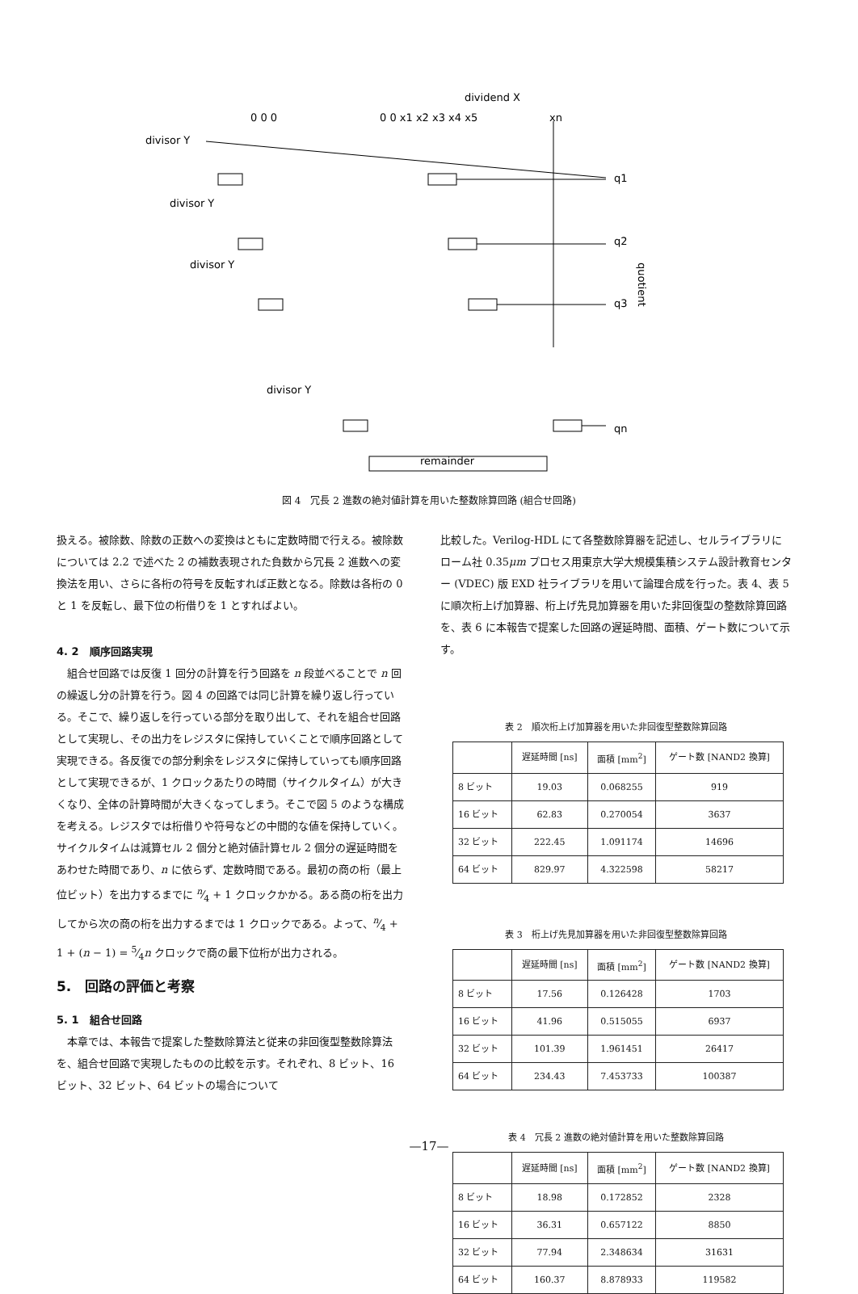dividend X
0 0 0
0 0 x1 x2 x3 x4 x5
xn
divisor Y
divisor Y
divisor Y
divisor Y
q1
q2
q3
qn
quotient
remainder
図 4　冗長 2 進数の絶対値計算を用いた整数除算回路 (組合せ回路)
扱える。被除数、除数の正数への変換はともに定数時間で行える。被除数については 2.2 で述べた 2 の補数表現された負数から冗長 2 進数への変換法を用い、さらに各桁の符号を反転すれば正数となる。除数は各桁の 0 と 1 を反転し、最下位の桁借りを 1 とすればよい。
4. 2　順序回路実現
　組合せ回路では反復 1 回分の計算を行う回路を n 段並べることで n 回の繰返し分の計算を行う。図 4 の回路では同じ計算を繰り返し行っている。そこで、繰り返しを行っている部分を取り出して、それを組合せ回路として実現し、その出力をレジスタに保持していくことで順序回路として実現できる。各反復での部分剰余をレジスタに保持していっても順序回路として実現できるが、1 クロックあたりの時間（サイクルタイム）が大きくなり、全体の計算時間が大きくなってしまう。そこで図 5 のような構成を考える。レジスタでは桁借りや符号などの中間的な値を保持していく。サイクルタイムは減算セル 2 個分と絶対値計算セル 2 個分の遅延時間をあわせた時間であり、n に依らず、定数時間である。最初の商の桁（最上位ビット）を出力するまでに n⁄4 + 1 クロックかかる。ある商の桁を出力してから次の商の桁を出力するまでは 1 クロックである。よって、n⁄4 + 1 + (n − 1) = 5⁄4n クロックで商の最下位桁が出力される。
5.　回路の評価と考察
5. 1　組合せ回路
　本章では、本報告で提案した整数除算法と従来の非回復型整数除算法を、組合せ回路で実現したものの比較を示す。それぞれ、8 ビット、16 ビット、32 ビット、64 ビットの場合について
比較した。Verilog-HDL にて各整数除算器を記述し、セルライブラリにローム社 0.35μm プロセス用東京大学大規模集積システム設計教育センター (VDEC) 版 EXD 社ライブラリを用いて論理合成を行った。表 4、表 5 に順次桁上げ加算器、桁上げ先見加算器を用いた非回復型の整数除算回路を、表 6 に本報告で提案した回路の遅延時間、面積、ゲート数について示す。
表 2　順次桁上げ加算器を用いた非回復型整数除算回路
| | 遅延時間 [ns] | 面積 [mm<sup>2</sup>] | ゲート数 [NAND2 換算] |
| --- | --- | --- | --- |
| 8 ビット | 19.03 | 0.068255 | 919 |
| 16 ビット | 62.83 | 0.270054 | 3637 |
| 32 ビット | 222.45 | 1.091174 | 14696 |
| 64 ビット | 829.97 | 4.322598 | 58217 |
表 3　桁上げ先見加算器を用いた非回復型整数除算回路
| | 遅延時間 [ns] | 面積 [mm<sup>2</sup>] | ゲート数 [NAND2 換算] |
| --- | --- | --- | --- |
| 8 ビット | 17.56 | 0.126428 | 1703 |
| 16 ビット | 41.96 | 0.515055 | 6937 |
| 32 ビット | 101.39 | 1.961451 | 26417 |
| 64 ビット | 234.43 | 7.453733 | 100387 |
表 4　冗長 2 進数の絶対値計算を用いた整数除算回路
| | 遅延時間 [ns] | 面積 [mm<sup>2</sup>] | ゲート数 [NAND2 換算] |
| --- | --- | --- | --- |
| 8 ビット | 18.98 | 0.172852 | 2328 |
| 16 ビット | 36.31 | 0.657122 | 8850 |
| 32 ビット | 77.94 | 2.348634 | 31631 |
| 64 ビット | 160.37 | 8.878933 | 119582 |
—17—